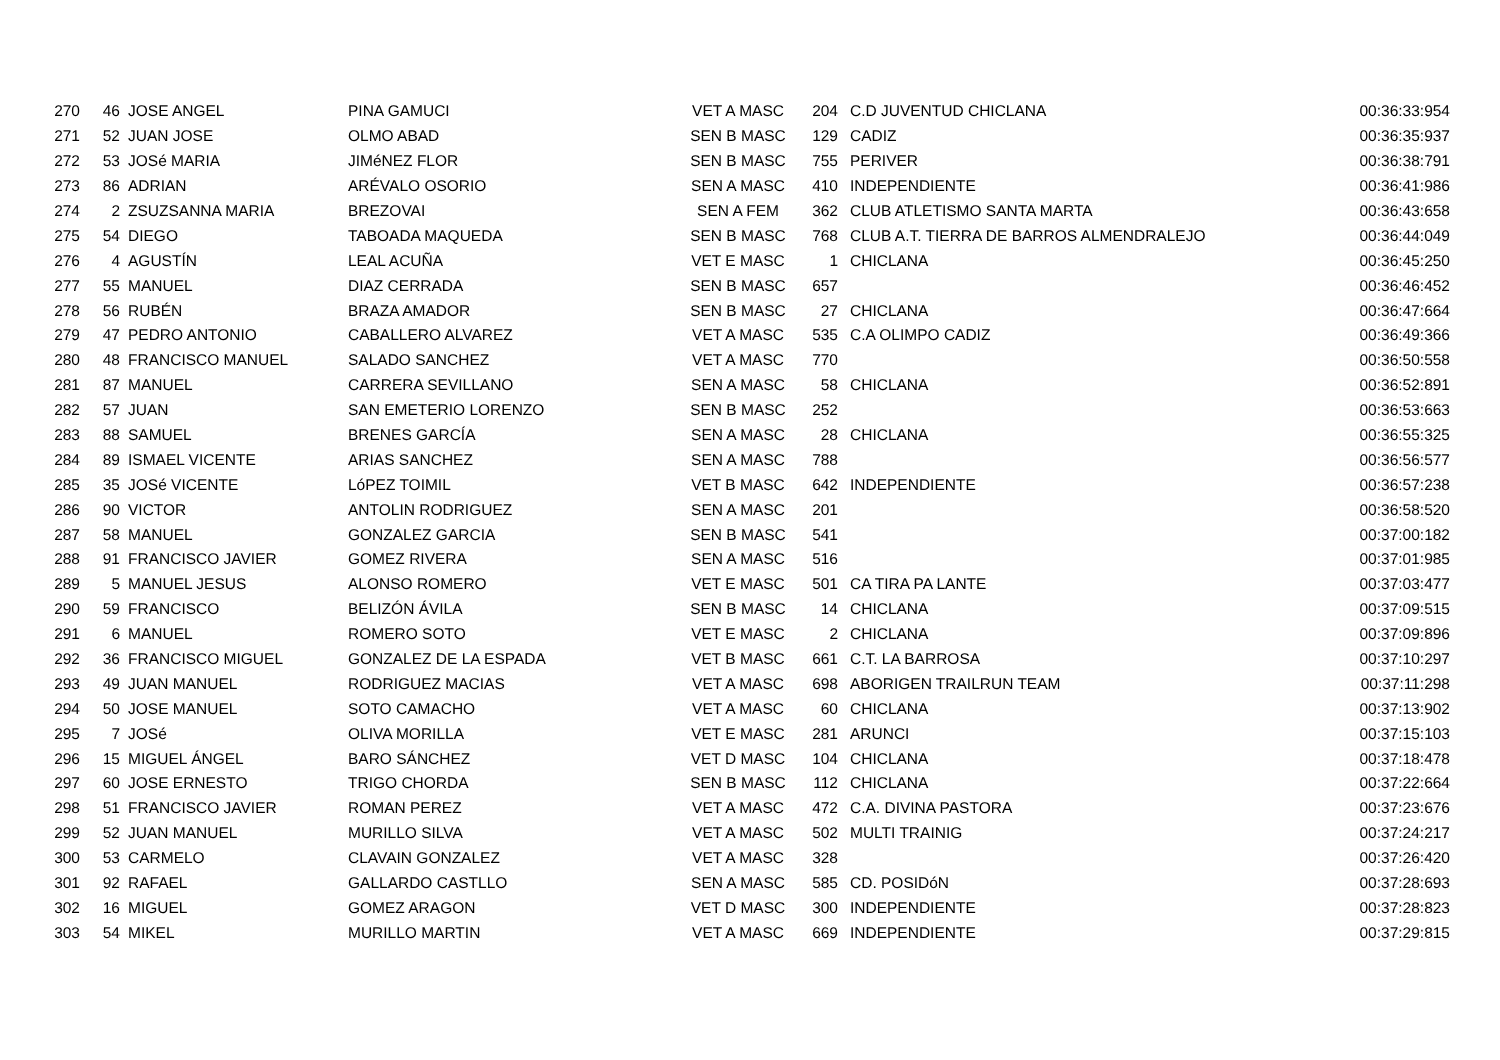| 270 | 46 | JOSE ANGEL | PINA GAMUCI | VET A MASC | 204 | C.D JUVENTUD CHICLANA | 00:36:33:954 |
| 271 | 52 | JUAN JOSE | OLMO ABAD | SEN B MASC | 129 | CADIZ | 00:36:35:937 |
| 272 | 53 | JOSé MARIA | JIMéNEZ FLOR | SEN B MASC | 755 | PERIVER | 00:36:38:791 |
| 273 | 86 | ADRIAN | ARÉVALO OSORIO | SEN A MASC | 410 | INDEPENDIENTE | 00:36:41:986 |
| 274 | 2 | ZSUZSANNA MARIA | BREZOVAI | SEN A FEM | 362 | CLUB ATLETISMO SANTA MARTA | 00:36:43:658 |
| 275 | 54 | DIEGO | TABOADA MAQUEDA | SEN B MASC | 768 | CLUB A.T. TIERRA DE BARROS ALMENDRALEJO | 00:36:44:049 |
| 276 | 4 | AGUSTÍN | LEAL ACUÑA | VET E MASC | 1 | CHICLANA | 00:36:45:250 |
| 277 | 55 | MANUEL | DIAZ CERRADA | SEN B MASC | 657 | | 00:36:46:452 |
| 278 | 56 | RUBÉN | BRAZA AMADOR | SEN B MASC | 27 | CHICLANA | 00:36:47:664 |
| 279 | 47 | PEDRO ANTONIO | CABALLERO ALVAREZ | VET A MASC | 535 | C.A OLIMPO CADIZ | 00:36:49:366 |
| 280 | 48 | FRANCISCO MANUEL | SALADO SANCHEZ | VET A MASC | 770 | | 00:36:50:558 |
| 281 | 87 | MANUEL | CARRERA SEVILLANO | SEN A MASC | 58 | CHICLANA | 00:36:52:891 |
| 282 | 57 | JUAN | SAN EMETERIO LORENZO | SEN B MASC | 252 | | 00:36:53:663 |
| 283 | 88 | SAMUEL | BRENES GARCÍA | SEN A MASC | 28 | CHICLANA | 00:36:55:325 |
| 284 | 89 | ISMAEL VICENTE | ARIAS SANCHEZ | SEN A MASC | 788 | | 00:36:56:577 |
| 285 | 35 | JOSé VICENTE | LóPEZ TOIMIL | VET B MASC | 642 | INDEPENDIENTE | 00:36:57:238 |
| 286 | 90 | VICTOR | ANTOLIN RODRIGUEZ | SEN A MASC | 201 | | 00:36:58:520 |
| 287 | 58 | MANUEL | GONZALEZ GARCIA | SEN B MASC | 541 | | 00:37:00:182 |
| 288 | 91 | FRANCISCO JAVIER | GOMEZ RIVERA | SEN A MASC | 516 | | 00:37:01:985 |
| 289 | 5 | MANUEL JESUS | ALONSO ROMERO | VET E MASC | 501 | CA TIRA PA LANTE | 00:37:03:477 |
| 290 | 59 | FRANCISCO | BELIZÓN ÁVILA | SEN B MASC | 14 | CHICLANA | 00:37:09:515 |
| 291 | 6 | MANUEL | ROMERO SOTO | VET E MASC | 2 | CHICLANA | 00:37:09:896 |
| 292 | 36 | FRANCISCO MIGUEL | GONZALEZ DE LA ESPADA | VET B MASC | 661 | C.T. LA BARROSA | 00:37:10:297 |
| 293 | 49 | JUAN MANUEL | RODRIGUEZ MACIAS | VET A MASC | 698 | ABORIGEN TRAILRUN TEAM | 00:37:11:298 |
| 294 | 50 | JOSE MANUEL | SOTO CAMACHO | VET A MASC | 60 | CHICLANA | 00:37:13:902 |
| 295 | 7 | JOSé | OLIVA MORILLA | VET E MASC | 281 | ARUNCI | 00:37:15:103 |
| 296 | 15 | MIGUEL ÁNGEL | BARO SÁNCHEZ | VET D MASC | 104 | CHICLANA | 00:37:18:478 |
| 297 | 60 | JOSE ERNESTO | TRIGO CHORDA | SEN B MASC | 112 | CHICLANA | 00:37:22:664 |
| 298 | 51 | FRANCISCO JAVIER | ROMAN PEREZ | VET A MASC | 472 | C.A. DIVINA PASTORA | 00:37:23:676 |
| 299 | 52 | JUAN MANUEL | MURILLO SILVA | VET A MASC | 502 | MULTI TRAINIG | 00:37:24:217 |
| 300 | 53 | CARMELO | CLAVAIN GONZALEZ | VET A MASC | 328 | | 00:37:26:420 |
| 301 | 92 | RAFAEL | GALLARDO CASTLLO | SEN A MASC | 585 | CD. POSIDóN | 00:37:28:693 |
| 302 | 16 | MIGUEL | GOMEZ ARAGON | VET D MASC | 300 | INDEPENDIENTE | 00:37:28:823 |
| 303 | 54 | MIKEL | MURILLO MARTIN | VET A MASC | 669 | INDEPENDIENTE | 00:37:29:815 |